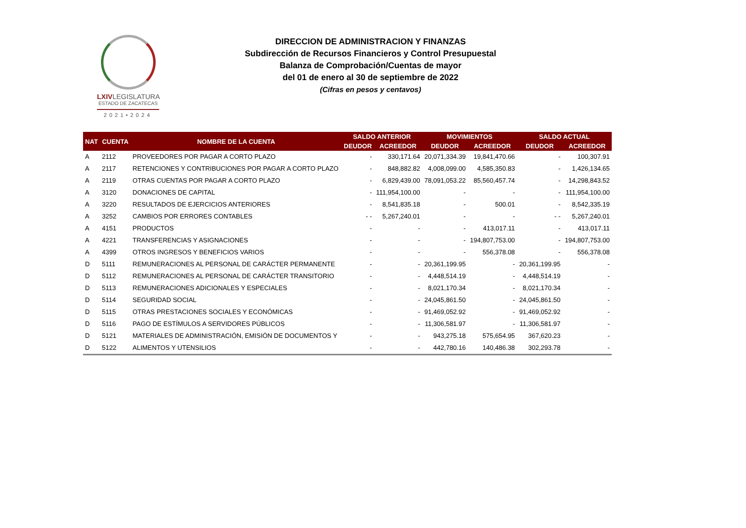LXIVLEGISLATURA
ESTADO DE ZACATECAS
2021•2024
DIRECCION DE ADMINISTRACION Y FINANZAS
Subdirección de Recursos Financieros y Control Presupuestal
Balanza de Comprobación/Cuentas de mayor
del 01 de enero al 30 de septiembre de 2022
(Cifras en pesos y centavos)
| NAT | CUENTA | NOMBRE DE LA CUENTA | SALDO ANTERIOR | | MOVIMIENTOS | | SALDO ACTUAL | |
| --- | --- | --- | --- | --- | --- | --- | --- | --- |
| | | | DEUDOR | ACREEDOR | DEUDOR | ACREEDOR | DEUDOR | ACREEDOR |
| A | 2112 | PROVEEDORES POR PAGAR A CORTO PLAZO | - | 330,171.64 | 20,071,334.39 | 19,841,470.66 | - | 100,307.91 |
| A | 2117 | RETENCIONES Y CONTRIBUCIONES POR PAGAR A CORTO PLAZO | - | 848,882.82 | 4,008,099.00 | 4,585,350.83 | - | 1,426,134.65 |
| A | 2119 | OTRAS CUENTAS POR PAGAR A CORTO PLAZO | - | 6,829,439.00 | 78,091,053.22 | 85,560,457.74 | - | 14,298,843.52 |
| A | 3120 | DONACIONES DE CAPITAL | - | 111,954,100.00 | - | - | - | 111,954,100.00 |
| A | 3220 | RESULTADOS DE EJERCICIOS ANTERIORES | - | 8,541,835.18 | - | 500.01 | - | 8,542,335.19 |
| A | 3252 | CAMBIOS POR ERRORES CONTABLES | - - | 5,267,240.01 | - | - | - - | 5,267,240.01 |
| A | 4151 | PRODUCTOS | - | - | - | 413,017.11 | - | 413,017.11 |
| A | 4221 | TRANSFERENCIAS Y ASIGNACIONES | - | - | - | 194,807,753.00 | - | 194,807,753.00 |
| A | 4399 | OTROS INGRESOS Y BENEFICIOS VARIOS | - | - | - | 556,378.08 | - | 556,378.08 |
| D | 5111 | REMUNERACIONES AL PERSONAL DE CARÁCTER PERMANENTE | - | - | 20,361,199.95 | - | 20,361,199.95 | - |
| D | 5112 | REMUNERACIONES AL PERSONAL DE CARÁCTER TRANSITORIO | - | - | 4,448,514.19 | - | 4,448,514.19 | - |
| D | 5113 | REMUNERACIONES ADICIONALES Y ESPECIALES | - | - | 8,021,170.34 | - | 8,021,170.34 | - |
| D | 5114 | SEGURIDAD SOCIAL | - | - | 24,045,861.50 | - | 24,045,861.50 | - |
| D | 5115 | OTRAS PRESTACIONES SOCIALES Y ECONÓMICAS | - | - | 91,469,052.92 | - | 91,469,052.92 | - |
| D | 5116 | PAGO DE ESTÍMULOS A SERVIDORES PÚBLICOS | - | - | 11,306,581.97 | - | 11,306,581.97 | - |
| D | 5121 | MATERIALES DE ADMINISTRACIÓN, EMISIÓN DE DOCUMENTOS Y | - | - | 943,275.18 | 575,654.95 | 367,620.23 | - |
| D | 5122 | ALIMENTOS Y UTENSILIOS | - | - | 442,780.16 | 140,486.38 | 302,293.78 | - |